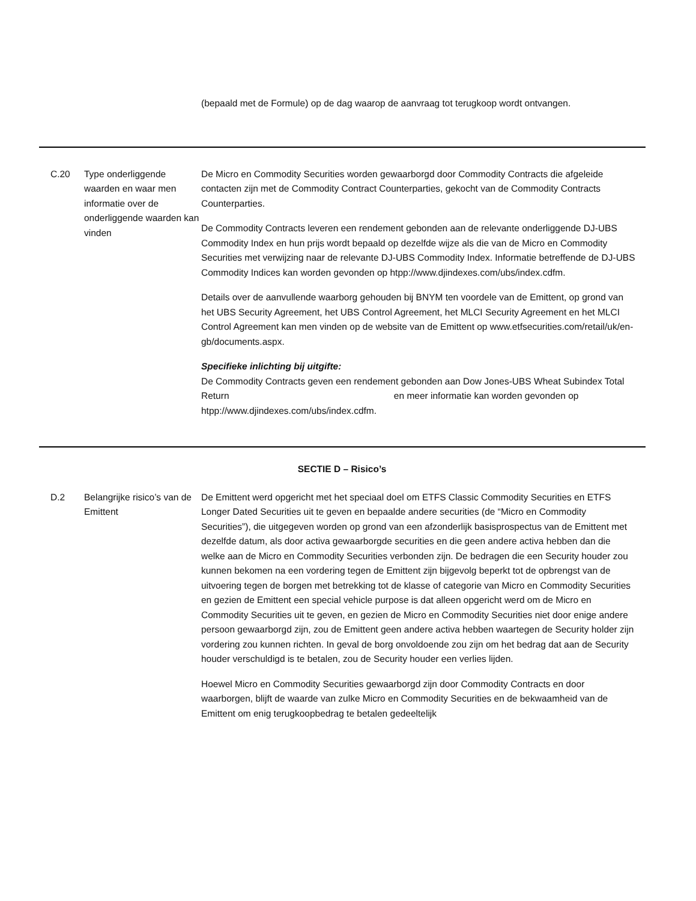(bepaald met de Formule) op de dag waarop de aanvraag tot terugkoop wordt ontvangen.
C.20 Type onderliggende
waarden en waar men informatie over de onderliggende waarden kan vinden
De Micro en Commodity Securities worden gewaarborgd door Commodity Contracts die afgeleide contacten zijn met de Commodity Contract Counterparties, gekocht van de Commodity Contracts Counterparties.
De Commodity Contracts leveren een rendement gebonden aan de relevante onderliggende DJ-UBS Commodity Index en hun prijs wordt bepaald op dezelfde wijze als die van de Micro en Commodity Securities met verwijzing naar de relevante DJ-UBS Commodity Index. Informatie betreffende de DJ-UBS Commodity Indices kan worden gevonden op htpp://www.djindexes.com/ubs/index.cdfm.
Details over de aanvullende waarborg gehouden bij BNYM ten voordele van de Emittent, op grond van het UBS Security Agreement, het UBS Control Agreement, het MLCI Security Agreement en het MLCI Control Agreement kan men vinden op de website van de Emittent op www.etfsecurities.com/retail/uk/en-gb/documents.aspx.
Specifieke inlichting bij uitgifte:
De Commodity Contracts geven een rendement gebonden aan Dow Jones-UBS Wheat Subindex Total Return en meer informatie kan worden gevonden op htpp://www.djindexes.com/ubs/index.cdfm.
SECTIE D – Risico’s
D.2 Belangrijke risico’s van de Emittent
De Emittent werd opgericht met het speciaal doel om ETFS Classic Commodity Securities en ETFS Longer Dated Securities uit te geven en bepaalde andere securities (de “Micro en Commodity Securities”), die uitgegeven worden op grond van een afzonderlijk basisprospectus van de Emittent met dezelfde datum, als door activa gewaarborgde securities en die geen andere activa hebben dan die welke aan de Micro en Commodity Securities verbonden zijn. De bedragen die een Security houder zou kunnen bekomen na een vordering tegen de Emittent zijn bijgevolg beperkt tot de opbrengst van de uitvoering tegen de borgen met betrekking tot de klasse of categorie van Micro en Commodity Securities en gezien de Emittent een special vehicle purpose is dat alleen opgericht werd om de Micro en Commodity Securities uit te geven, en gezien de Micro en Commodity Securities niet door enige andere persoon gewaarborgd zijn, zou de Emittent geen andere activa hebben waartegen de Security holder zijn vordering zou kunnen richten. In geval de borg onvoldoende zou zijn om het bedrag dat aan de Security houder verschuldigd is te betalen, zou de Security houder een verlies lijden.
Hoewel Micro en Commodity Securities gewaarborgd zijn door Commodity Contracts en door waarborgen, blijft de waarde van zulke Micro en Commodity Securities en de bekwaamheid van de Emittent om enig terugkoopbedrag te betalen gedeeltelijk